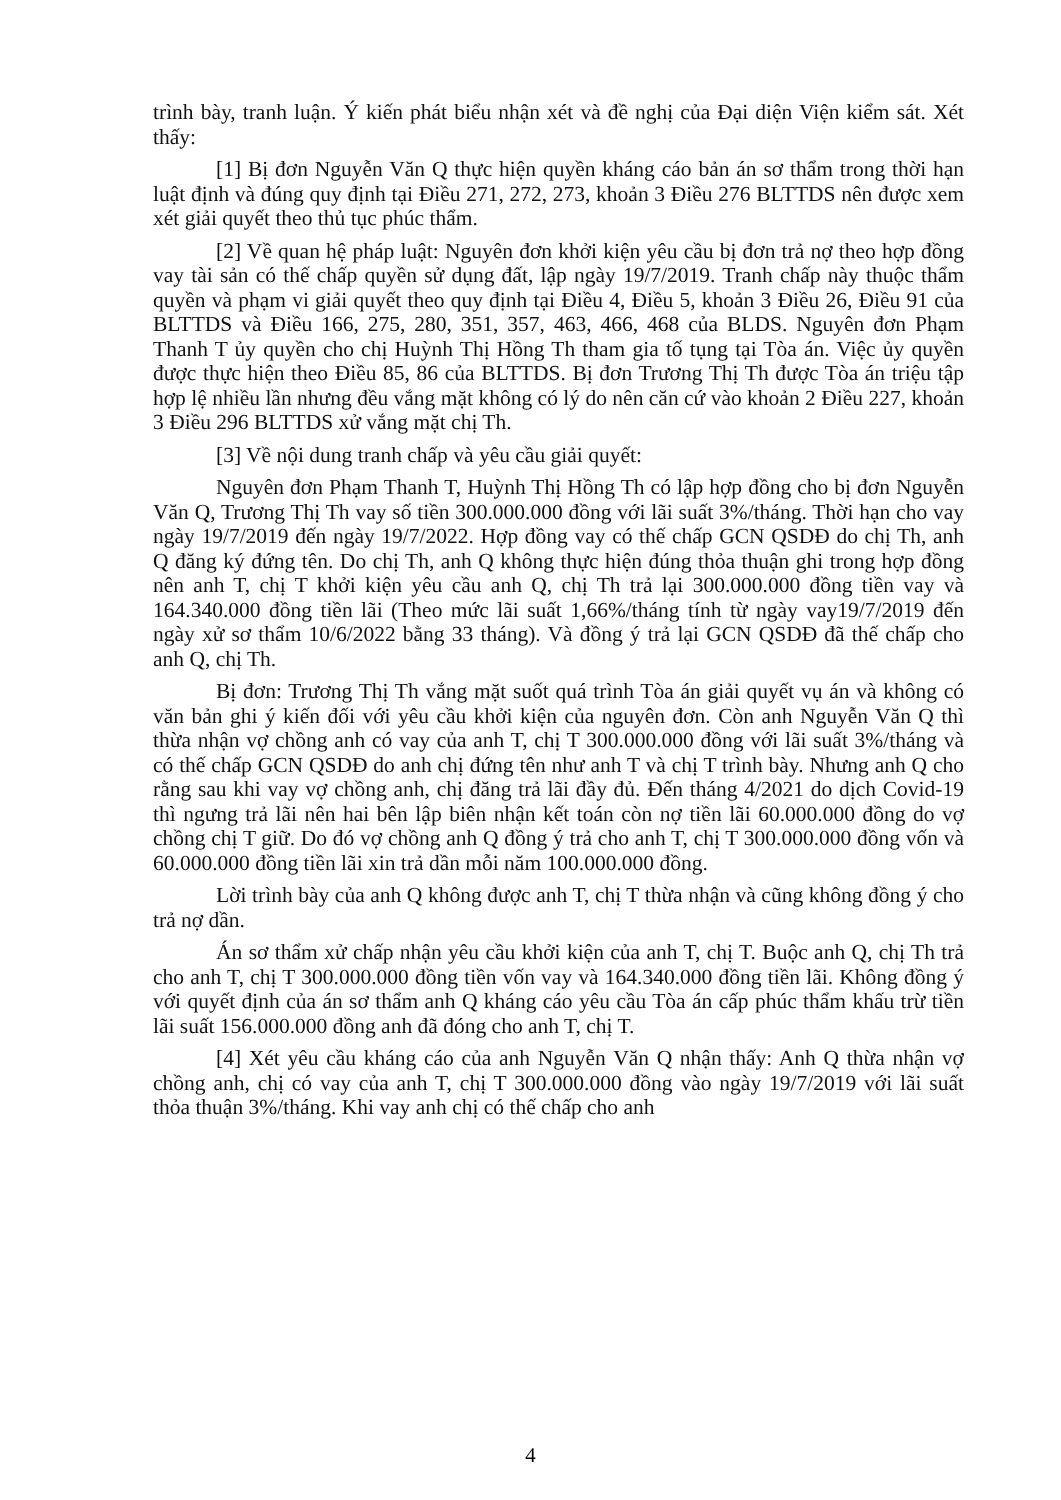trình bày, tranh luận. Ý kiến phát biểu nhận xét và đề nghị của Đại diện Viện kiểm sát. Xét thấy:
[1] Bị đơn Nguyễn Văn Q thực hiện quyền kháng cáo bản án sơ thẩm trong thời hạn luật định và đúng quy định tại Điều 271, 272, 273, khoản 3 Điều 276 BLTTDS nên được xem xét giải quyết theo thủ tục phúc thẩm.
[2] Về quan hệ pháp luật: Nguyên đơn khởi kiện yêu cầu bị đơn trả nợ theo hợp đồng vay tài sản có thế chấp quyền sử dụng đất, lập ngày 19/7/2019. Tranh chấp này thuộc thẩm quyền và phạm vi giải quyết theo quy định tại Điều 4, Điều 5, khoản 3 Điều 26, Điều 91 của BLTTDS và Điều 166, 275, 280, 351, 357, 463, 466, 468 của BLDS. Nguyên đơn Phạm Thanh T ủy quyền cho chị Huỳnh Thị Hồng Th tham gia tố tụng tại Tòa án. Việc ủy quyền được thực hiện theo Điều 85, 86 của BLTTDS. Bị đơn Trương Thị Th được Tòa án triệu tập hợp lệ nhiều lần nhưng đều vắng mặt không có lý do nên căn cứ vào khoản 2 Điều 227, khoản 3 Điều 296 BLTTDS xử vắng mặt chị Th.
[3] Về nội dung tranh chấp và yêu cầu giải quyết:
Nguyên đơn Phạm Thanh T, Huỳnh Thị Hồng Th có lập hợp đồng cho bị đơn Nguyễn Văn Q, Trương Thị Th vay số tiền 300.000.000 đồng với lãi suất 3%/tháng. Thời hạn cho vay ngày 19/7/2019 đến ngày 19/7/2022. Hợp đồng vay có thế chấp GCN QSDĐ do chị Th, anh Q đăng ký đứng tên. Do chị Th, anh Q không thực hiện đúng thỏa thuận ghi trong hợp đồng nên anh T, chị T khởi kiện yêu cầu anh Q, chị Th trả lại 300.000.000 đồng tiền vay và 164.340.000 đồng tiền lãi (Theo mức lãi suất 1,66%/tháng tính từ ngày vay19/7/2019 đến ngày xử sơ thẩm 10/6/2022 bằng 33 tháng). Và đồng ý trả lại GCN QSDĐ đã thế chấp cho anh Q, chị Th.
Bị đơn: Trương Thị Th vắng mặt suốt quá trình Tòa án giải quyết vụ án và không có văn bản ghi ý kiến đối với yêu cầu khởi kiện của nguyên đơn. Còn anh Nguyễn Văn Q thì thừa nhận vợ chồng anh có vay của anh T, chị T 300.000.000 đồng với lãi suất 3%/tháng và có thế chấp GCN QSDĐ do anh chị đứng tên như anh T và chị T trình bày. Nhưng anh Q cho rằng sau khi vay vợ chồng anh, chị đăng trả lãi đầy đủ. Đến tháng 4/2021 do dịch Covid-19 thì ngưng trả lãi nên hai bên lập biên nhận kết toán còn nợ tiền lãi 60.000.000 đồng do vợ chồng chị T giữ. Do đó vợ chồng anh Q đồng ý trả cho anh T, chị T 300.000.000 đồng vốn và 60.000.000 đồng tiền lãi xin trả dần mỗi năm 100.000.000 đồng.
Lời trình bày của anh Q không được anh T, chị T thừa nhận và cũng không đồng ý cho trả nợ dần.
Án sơ thẩm xử chấp nhận yêu cầu khởi kiện của anh T, chị T. Buộc anh Q, chị Th trả cho anh T, chị T 300.000.000 đồng tiền vốn vay và 164.340.000 đồng tiền lãi. Không đồng ý với quyết định của án sơ thẩm anh Q kháng cáo yêu cầu Tòa án cấp phúc thẩm khấu trừ tiền lãi suất 156.000.000 đồng anh đã đóng cho anh T, chị T.
[4] Xét yêu cầu kháng cáo của anh Nguyễn Văn Q nhận thấy: Anh Q thừa nhận vợ chồng anh, chị có vay của anh T, chị T 300.000.000 đồng vào ngày 19/7/2019 với lãi suất thỏa thuận 3%/tháng. Khi vay anh chị có thế chấp cho anh
4